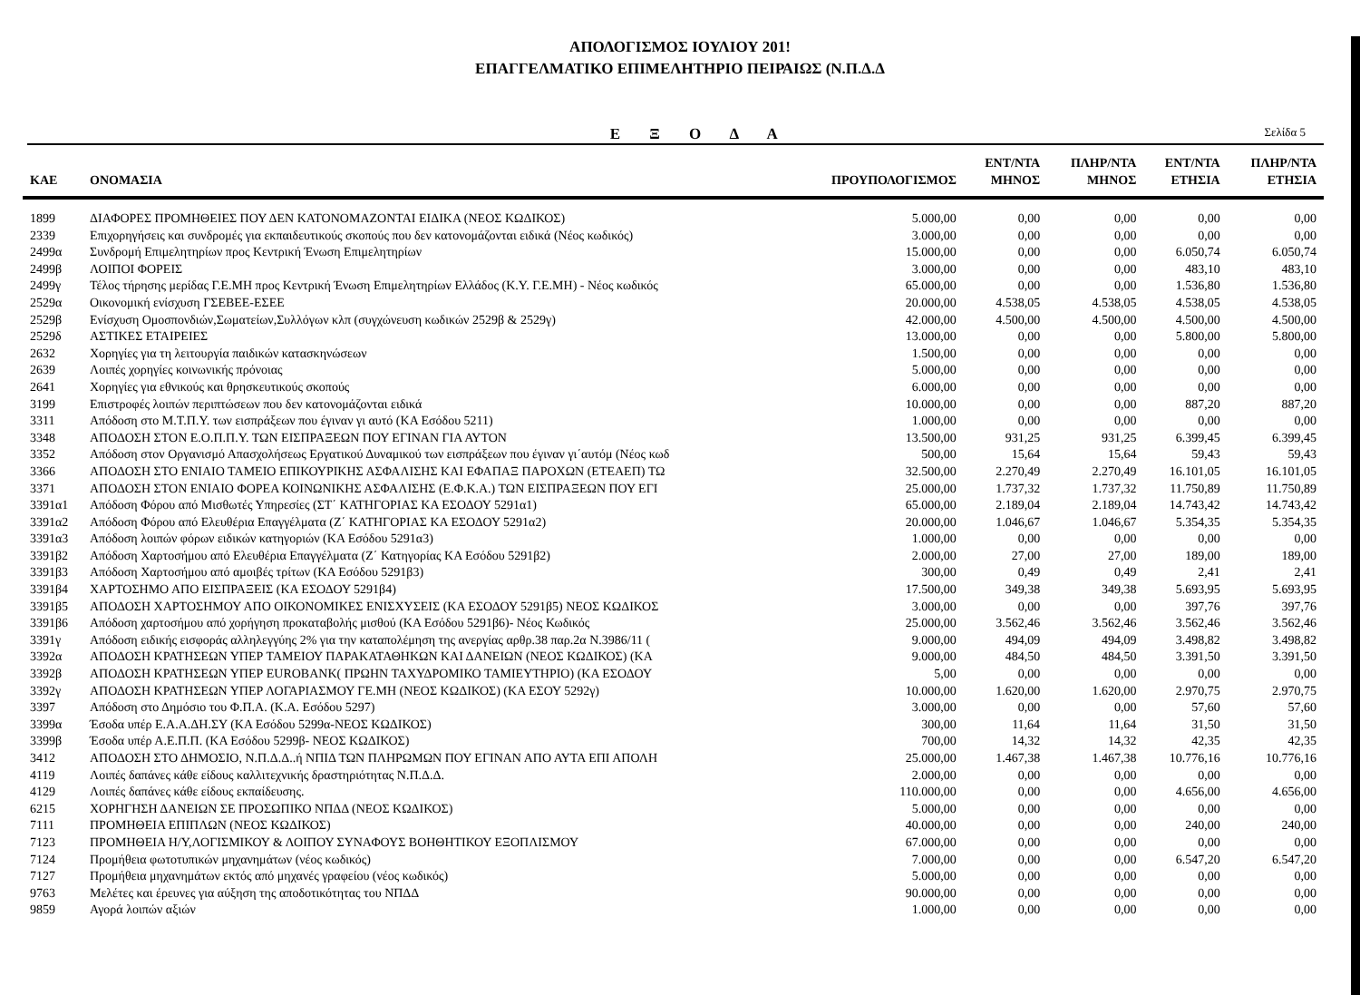ΑΠΟΛΟΓΙΣΜΟΣ ΙΟΥΛΙΟΥ 201!
ΕΠΑΓΓΕΛΜΑΤΙΚΟ ΕΠΙΜΕΛΗΤΗΡΙΟ ΠΕΙΡΑΙΩΣ (Ν.Π.Δ.Δ
Ε Ξ Ο Δ Α
Σελίδα 5
| ΚΑΕ | ΟΝΟΜΑΣΙΑ | ΠΡΟΥΠΟΛΟΓΙΣΜΟΣ | ΕΝΤ/ΝΤΑ ΜΗΝΟΣ | ΠΛΗΡ/ΝΤΑ ΜΗΝΟΣ | ΕΝΤ/ΝΤΑ ΕΤΗΣΙΑ | ΠΛΗΡ/ΝΤΑ ΕΤΗΣΙΑ |
| --- | --- | --- | --- | --- | --- | --- |
| 1899 | ΔΙΑΦΟΡΕΣ ΠΡΟΜΗΘΕΙΕΣ ΠΟΥ ΔΕΝ ΚΑΤΟΝΟΜΑΖΟΝΤΑΙ ΕΙΔΙΚΑ (ΝΕΟΣ ΚΩΔΙΚΟΣ) | 5.000,00 | 0,00 | 0,00 | 0,00 | 0,00 |
| 2339 | Επιχορηγήσεις και συνδρομές για εκπαιδευτικούς σκοπούς που δεν κατονομάζονται ειδικά (Νέος κωδικός) | 3.000,00 | 0,00 | 0,00 | 0,00 | 0,00 |
| 2499α | Συνδρομή Επιμελητηρίων προς Κεντρική Ένωση Επιμελητηρίων | 15.000,00 | 0,00 | 0,00 | 6.050,74 | 6.050,74 |
| 2499β | ΛΟΙΠΟΙ ΦΟΡΕΙΣ | 3.000,00 | 0,00 | 0,00 | 483,10 | 483,10 |
| 2499γ | Τέλος τήρησης μερίδας Γ.Ε.ΜΗ προς Κεντρική Ένωση Επιμελητηρίων Ελλάδος (Κ.Υ. Γ.Ε.ΜΗ) - Νέος κωδικός | 65.000,00 | 0,00 | 0,00 | 1.536,80 | 1.536,80 |
| 2529α | Οικονομική ενίσχυση ΓΣΕΒΕΕ-ΕΣΕΕ | 20.000,00 | 4.538,05 | 4.538,05 | 4.538,05 | 4.538,05 |
| 2529β | Ενίσχυση Ομοσπονδιών,Σωματείων,Συλλόγων κλπ (συγχώνευση κωδικών 2529β & 2529γ) | 42.000,00 | 4.500,00 | 4.500,00 | 4.500,00 | 4.500,00 |
| 2529δ | ΑΣΤΙΚΕΣ ΕΤΑΙΡΕΙΕΣ | 13.000,00 | 0,00 | 0,00 | 5.800,00 | 5.800,00 |
| 2632 | Χορηγίες για τη λειτουργία παιδικών κατασκηνώσεων | 1.500,00 | 0,00 | 0,00 | 0,00 | 0,00 |
| 2639 | Λοιπές χορηγίες κοινωνικής πρόνοιας | 5.000,00 | 0,00 | 0,00 | 0,00 | 0,00 |
| 2641 | Χορηγίες για εθνικούς και θρησκευτικούς σκοπούς | 6.000,00 | 0,00 | 0,00 | 0,00 | 0,00 |
| 3199 | Επιστροφές λοιπών περιπτώσεων που δεν κατονομάζονται ειδικά | 10.000,00 | 0,00 | 0,00 | 887,20 | 887,20 |
| 3311 | Απόδοση στο Μ.Τ.Π.Υ. των εισπράξεων που έγιναν γι αυτό (ΚΑ Εσόδου 5211) | 1.000,00 | 0,00 | 0,00 | 0,00 | 0,00 |
| 3348 | ΑΠΟΔΟΣΗ ΣΤΟΝ Ε.Ο.Π.Π.Υ. ΤΩΝ ΕΙΣΠΡΑΞΕΩΝ ΠΟΥ ΕΓΙΝΑΝ ΓΙΑ ΑΥΤΟΝ | 13.500,00 | 931,25 | 931,25 | 6.399,45 | 6.399,45 |
| 3352 | Απόδοση στον Οργανισμό Απασχολήσεως Εργατικού Δυναμικού των εισπράξεων που έγιναν γι΄αυτόμ (Νέος κωδ | 500,00 | 15,64 | 15,64 | 59,43 | 59,43 |
| 3366 | ΑΠΟΔΟΣΗ ΣΤΟ ΕΝΙΑΙΟ ΤΑΜΕΙΟ ΕΠΙΚΟΥΡΙΚΗΣ ΑΣΦΑΛΙΣΗΣ ΚΑΙ ΕΦΑΠΑΞ ΠΑΡΟΧΩΝ (ΕΤΕΑΕΠ) ΤΩ | 32.500,00 | 2.270,49 | 2.270,49 | 16.101,05 | 16.101,05 |
| 3371 | ΑΠΟΔΟΣΗ ΣΤΟΝ ΕΝΙΑΙΟ ΦΟΡΕΑ ΚΟΙΝΩΝΙΚΗΣ ΑΣΦΑΛΙΣΗΣ (Ε.Φ.Κ.Α.) ΤΩΝ ΕΙΣΠΡΑΞΕΩΝ ΠΟΥ ΕΓΙ | 25.000,00 | 1.737,32 | 1.737,32 | 11.750,89 | 11.750,89 |
| 3391α1 | Απόδοση Φόρου από Μισθωτές Υπηρεσίες (ΣΤ΄ ΚΑΤΗΓΟΡΙΑΣ ΚΑ ΕΣΟΔΟΥ 5291α1) | 65.000,00 | 2.189,04 | 2.189,04 | 14.743,42 | 14.743,42 |
| 3391α2 | Απόδοση Φόρου από Ελευθέρια Επαγγέλματα (Ζ΄ ΚΑΤΗΓΟΡΙΑΣ ΚΑ ΕΣΟΔΟΥ 5291α2) | 20.000,00 | 1.046,67 | 1.046,67 | 5.354,35 | 5.354,35 |
| 3391α3 | Απόδοση λοιπών φόρων ειδικών κατηγοριών (ΚΑ Εσόδου 5291α3) | 1.000,00 | 0,00 | 0,00 | 0,00 | 0,00 |
| 3391β2 | Απόδοση Χαρτοσήμου από Ελευθέρια Επαγγέλματα (Ζ΄ Κατηγορίας ΚΑ Εσόδου 5291β2) | 2.000,00 | 27,00 | 27,00 | 189,00 | 189,00 |
| 3391β3 | Απόδοση Χαρτοσήμου από αμοιβές τρίτων (ΚΑ Εσόδου 5291β3) | 300,00 | 0,49 | 0,49 | 2,41 | 2,41 |
| 3391β4 | ΧΑΡΤΟΣΗΜΟ ΑΠΟ ΕΙΣΠΡΑΞΕΙΣ (ΚΑ ΕΣΟΔΟΥ 5291β4) | 17.500,00 | 349,38 | 349,38 | 5.693,95 | 5.693,95 |
| 3391β5 | ΑΠΟΔΟΣΗ ΧΑΡΤΟΣΗΜΟΥ ΑΠΟ ΟΙΚΟΝΟΜΙΚΕΣ ΕΝΙΣΧΥΣΕΙΣ (ΚΑ ΕΣΟΔΟΥ 5291β5) ΝΕΟΣ ΚΩΔΙΚΟΣ | 3.000,00 | 0,00 | 0,00 | 397,76 | 397,76 |
| 3391β6 | Απόδοση χαρτοσήμου από χορήγηση προκαταβολής μισθού (ΚΑ Εσόδου 5291β6)- Νέος Κωδικός | 25.000,00 | 3.562,46 | 3.562,46 | 3.562,46 | 3.562,46 |
| 3391γ | Απόδοση ειδικής εισφοράς αλληλεγγύης 2% για την καταπολέμηση της ανεργίας αρθρ.38 παρ.2α Ν.3986/11 ( | 9.000,00 | 494,09 | 494,09 | 3.498,82 | 3.498,82 |
| 3392α | ΑΠΟΔΟΣΗ ΚΡΑΤΗΣΕΩΝ ΥΠΕΡ ΤΑΜΕΙΟΥ ΠΑΡΑΚΑΤΑΘΗΚΩΝ ΚΑΙ ΔΑΝΕΙΩΝ (ΝΕΟΣ ΚΩΔΙΚΟΣ) (ΚΑ | 9.000,00 | 484,50 | 484,50 | 3.391,50 | 3.391,50 |
| 3392β | ΑΠΟΔΟΣΗ ΚΡΑΤΗΣΕΩΝ ΥΠΕΡ EUROBANK( ΠΡΩΗΝ ΤΑΧΥΔΡΟΜΙΚΟ ΤΑΜΙΕΥΤΗΡΙΟ) (ΚΑ ΕΣΟΔΟΥ | 5,00 | 0,00 | 0,00 | 0,00 | 0,00 |
| 3392γ | ΑΠΟΔΟΣΗ ΚΡΑΤΗΣΕΩΝ ΥΠΕΡ ΛΟΓΑΡΙΑΣΜΟΥ ΓΕ.ΜΗ (ΝΕΟΣ ΚΩΔΙΚΟΣ) (ΚΑ ΕΣΟΥ 5292γ) | 10.000,00 | 1.620,00 | 1.620,00 | 2.970,75 | 2.970,75 |
| 3397 | Απόδοση στο Δημόσιο του Φ.Π.Α. (Κ.Α. Εσόδου 5297) | 3.000,00 | 0,00 | 0,00 | 57,60 | 57,60 |
| 3399α | Έσοδα υπέρ Ε.Α.Α.ΔΗ.ΣΥ (ΚΑ Εσόδου 5299α-ΝΕΟΣ ΚΩΔΙΚΟΣ) | 300,00 | 11,64 | 11,64 | 31,50 | 31,50 |
| 3399β | Έσοδα υπέρ Α.Ε.Π.Π. (ΚΑ Εσόδου 5299β- ΝΕΟΣ ΚΩΔΙΚΟΣ) | 700,00 | 14,32 | 14,32 | 42,35 | 42,35 |
| 3412 | ΑΠΟΔΟΣΗ ΣΤΟ ΔΗΜΟΣΙΟ, Ν.Π.Δ.Δ..ή ΝΠΙΔ ΤΩΝ ΠΛΗΡΩΜΩΝ ΠΟΥ ΕΓΙΝΑΝ ΑΠΟ ΑΥΤΑ ΕΠΙ ΑΠΟΛΗ | 25.000,00 | 1.467,38 | 1.467,38 | 10.776,16 | 10.776,16 |
| 4119 | Λοιπές δαπάνες κάθε είδους καλλιτεχνικής δραστηριότητας Ν.Π.Δ.Δ. | 2.000,00 | 0,00 | 0,00 | 0,00 | 0,00 |
| 4129 | Λοιπές δαπάνες κάθε είδους εκπαίδευσης. | 110.000,00 | 0,00 | 0,00 | 4.656,00 | 4.656,00 |
| 6215 | ΧΟΡΗΓΗΣΗ ΔΑΝΕΙΩΝ ΣΕ ΠΡΟΣΩΠΙΚΟ ΝΠΔΔ (ΝΕΟΣ ΚΩΔΙΚΟΣ) | 5.000,00 | 0,00 | 0,00 | 0,00 | 0,00 |
| 7111 | ΠΡΟΜΗΘΕΙΑ ΕΠΙΠΛΩΝ (ΝΕΟΣ ΚΩΔΙΚΟΣ) | 40.000,00 | 0,00 | 0,00 | 240,00 | 240,00 |
| 7123 | ΠΡΟΜΗΘΕΙΑ Η/Υ,ΛΟΓΙΣΜΙΚΟΥ & ΛΟΙΠΟΥ ΣΥΝΑΦΟΥΣ ΒΟΗΘΗΤΙΚΟΥ ΕΞΟΠΛΙΣΜΟΥ | 67.000,00 | 0,00 | 0,00 | 0,00 | 0,00 |
| 7124 | Προμήθεια φωτοτυπικών μηχανημάτων (νέος κωδικός) | 7.000,00 | 0,00 | 0,00 | 6.547,20 | 6.547,20 |
| 7127 | Προμήθεια μηχανημάτων εκτός από μηχανές γραφείου (νέος κωδικός) | 5.000,00 | 0,00 | 0,00 | 0,00 | 0,00 |
| 9763 | Μελέτες και έρευνες για αύξηση της αποδοτικότητας του ΝΠΔΔ | 90.000,00 | 0,00 | 0,00 | 0,00 | 0,00 |
| 9859 | Αγορά λοιπών αξιών | 1.000,00 | 0,00 | 0,00 | 0,00 | 0,00 |